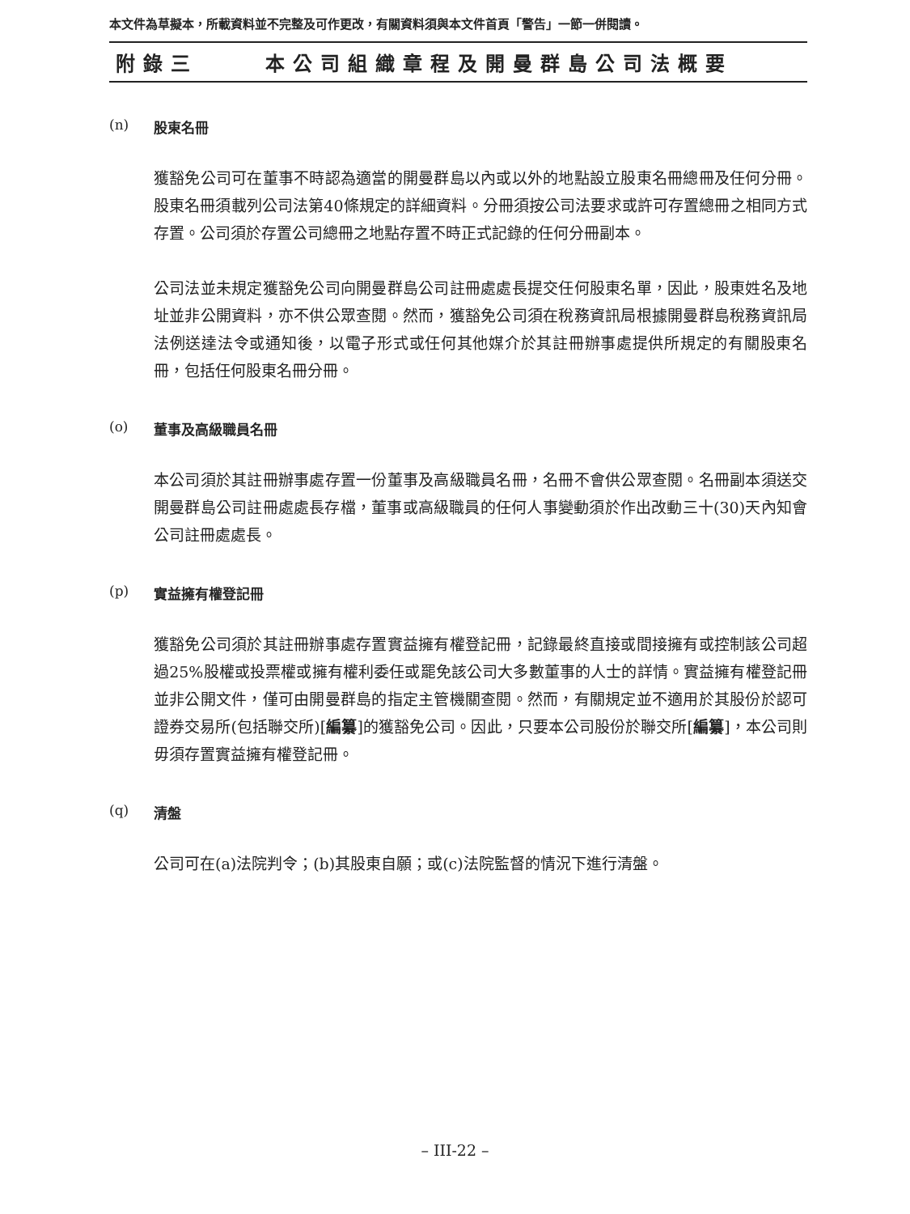本文件為草擬本，所載資料並不完整及可作更改，有關資料須與本文件首頁「警告」一節一併閱讀。
附錄三 本公司組織章程及開曼群島公司法概要
(n) 股東名冊
獲豁免公司可在董事不時認為適當的開曼群島以內或以外的地點設立股東名冊總冊及任何分冊。股東名冊須載列公司法第40條規定的詳細資料。分冊須按公司法要求或許可存置總冊之相同方式存置。公司須於存置公司總冊之地點存置不時正式記錄的任何分冊副本。
公司法並未規定獲豁免公司向開曼群島公司註冊處處長提交任何股東名單，因此，股東姓名及地址並非公開資料，亦不供公眾查閱。然而，獲豁免公司須在稅務資訊局根據開曼群島稅務資訊局法例送達法令或通知後，以電子形式或任何其他媒介於其註冊辦事處提供所規定的有關股東名冊，包括任何股東名冊分冊。
(o) 董事及高級職員名冊
本公司須於其註冊辦事處存置一份董事及高級職員名冊，名冊不會供公眾查閱。名冊副本須送交開曼群島公司註冊處處長存檔，董事或高級職員的任何人事變動須於作出改動三十(30)天內知會公司註冊處處長。
(p) 實益擁有權登記冊
獲豁免公司須於其註冊辦事處存置實益擁有權登記冊，記錄最終直接或間接擁有或控制該公司超過25%股權或投票權或擁有權利委任或罷免該公司大多數董事的人士的詳情。實益擁有權登記冊並非公開文件，僅可由開曼群島的指定主管機關查閱。然而，有關規定並不適用於其股份於認可證券交易所(包括聯交所)[編纂]的獲豁免公司。因此，只要本公司股份於聯交所[編纂]，本公司則毋須存置實益擁有權登記冊。
(q) 清盤
公司可在(a)法院判令；(b)其股東自願；或(c)法院監督的情況下進行清盤。
– III-22 –